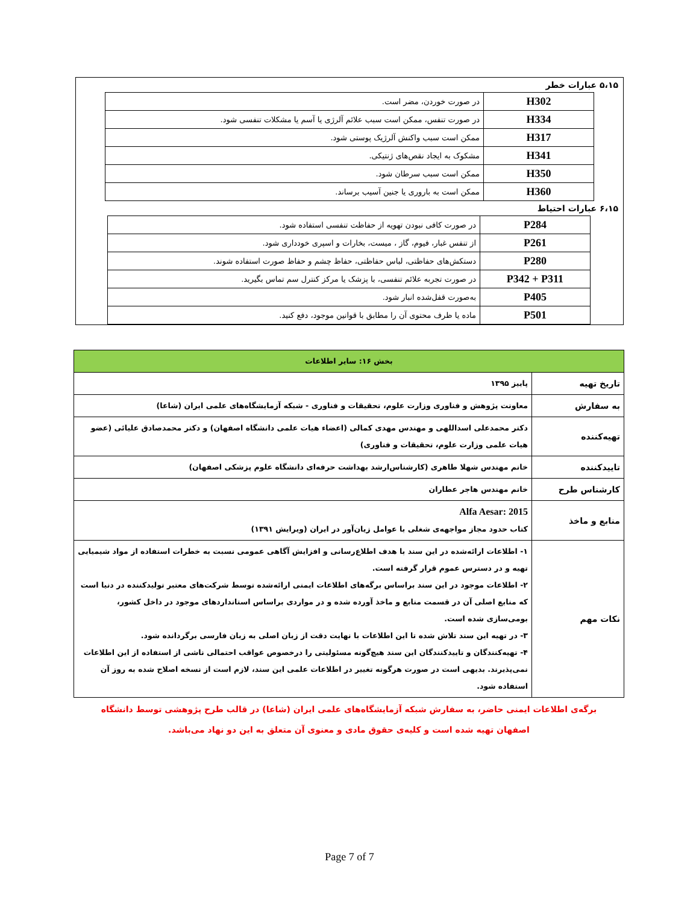۵،۱۵ عبارات خطر
| H302 | در صورت خوردن، مضر است. |
| H334 | در صورت تنفس، ممکن است سبب علائم آلرژی یا آسم یا مشکلات تنفسی شود. |
| H317 | ممکن است سبب واکنش آلرژیک پوستی شود. |
| H341 | مشکوک به ایجاد نقص‌های ژنتیکی. |
| H350 | ممکن است سبب سرطان شود. |
| H360 | ممکن است به باروری یا جنین آسیب برساند. |
۶،۱۵ عبارات احتیاط
| P284 | در صورت کافی نبودن تهویه از حفاظت تنفسی استفاده شود. |
| P261 | از تنفس غبار، فیوم، گاز ، میست، بخارات و اسپری خودداری شود. |
| P280 | دستکش‌های حفاظتی، لباس حفاظتی، حفاظ چشم و حفاظ صورت استفاده شوند. |
| P342 + P311 | در صورت تجربه علائم تنفسی، با پزشک یا مرکز کنترل سم تماس بگیرید. |
| P405 | به‌صورت قفل‌شده انبار شود. |
| P501 | ماده یا ظرف محتوی آن را مطابق با قوانین موجود، دفع کنید. |
| بخش ۱۶: سایر اطلاعات | |
| تاریخ تهیه | پاییز ۱۳۹۵ |
| به سفارش | معاونت پژوهش و فناوری وزارت علوم، تحقیقات و فناوری - شبکه آزمایشگاه‌های علمی ایران (شاعا) |
| تهیه‌کننده | دکتر محمدعلی اسداللهی و مهندس مهدی کمالی (اعضاء هیات علمی دانشگاه اصفهان) و دکتر محمدصادق علیائی (عضو هیات علمی وزارت علوم، تحقیقات و فناوری) |
| تاییدکننده | خانم مهندس شهلا طاهری (کارشناس‌ارشد بهداشت حرفه‌ای دانشگاه علوم پزشکی اصفهان) |
| کارشناس طرح | خانم مهندس هاجر عطاران |
| منابع و ماخذ | Alfa Aesar: 2015 کتاب حدود مجاز مواجهه‌ی شغلی با عوامل زیان‌آور در ایران (ویرایش ۱۳۹۱) |
| نکات مهم | ۱- اطلاعات ارائه‌شده در این سند با هدف اطلاع‌رسانی و افزایش آگاهی عمومی نسبت به خطرات استفاده از مواد شیمیایی تهیه و در دسترس عموم قرار گرفته است. ۲- اطلاعات موجود در این سند براساس برگه‌های اطلاعات ایمنی ارائه‌شده توسط شرکت‌های معتبر تولیدکننده در دنیا است که منابع اصلی آن در قسمت منابع و ماخذ آورده شده و در مواردی براساس استانداردهای موجود در داخل کشور، بومی‌سازی شده است. ۳- در تهیه این سند تلاش شده تا این اطلاعات با نهایت دقت از زبان اصلی به زبان فارسی برگردانده شود. ۴- تهیه‌کنندگان و تاییدکنندگان این سند هیچ‌گونه مسئولیتی را درخصوص عواقب احتمالی ناشی از استفاده از این اطلاعات نمی‌پذیرند. بدیهی است در صورت هرگونه تغییر در اطلاعات علمی این سند، لازم است از نسخه اصلاح شده به روز آن استفاده شود. |
برگه‌ی اطلاعات ایمنی حاضر، به سفارش شبکه آزمایشگاه‌های علمی ایران (شاعا) در قالب طرح پژوهشی توسط دانشگاه
اصفهان تهیه شده است و کلیه‌ی حقوق مادی و معنوی آن متعلق به این دو نهاد می‌باشد.
Page 7 of 7